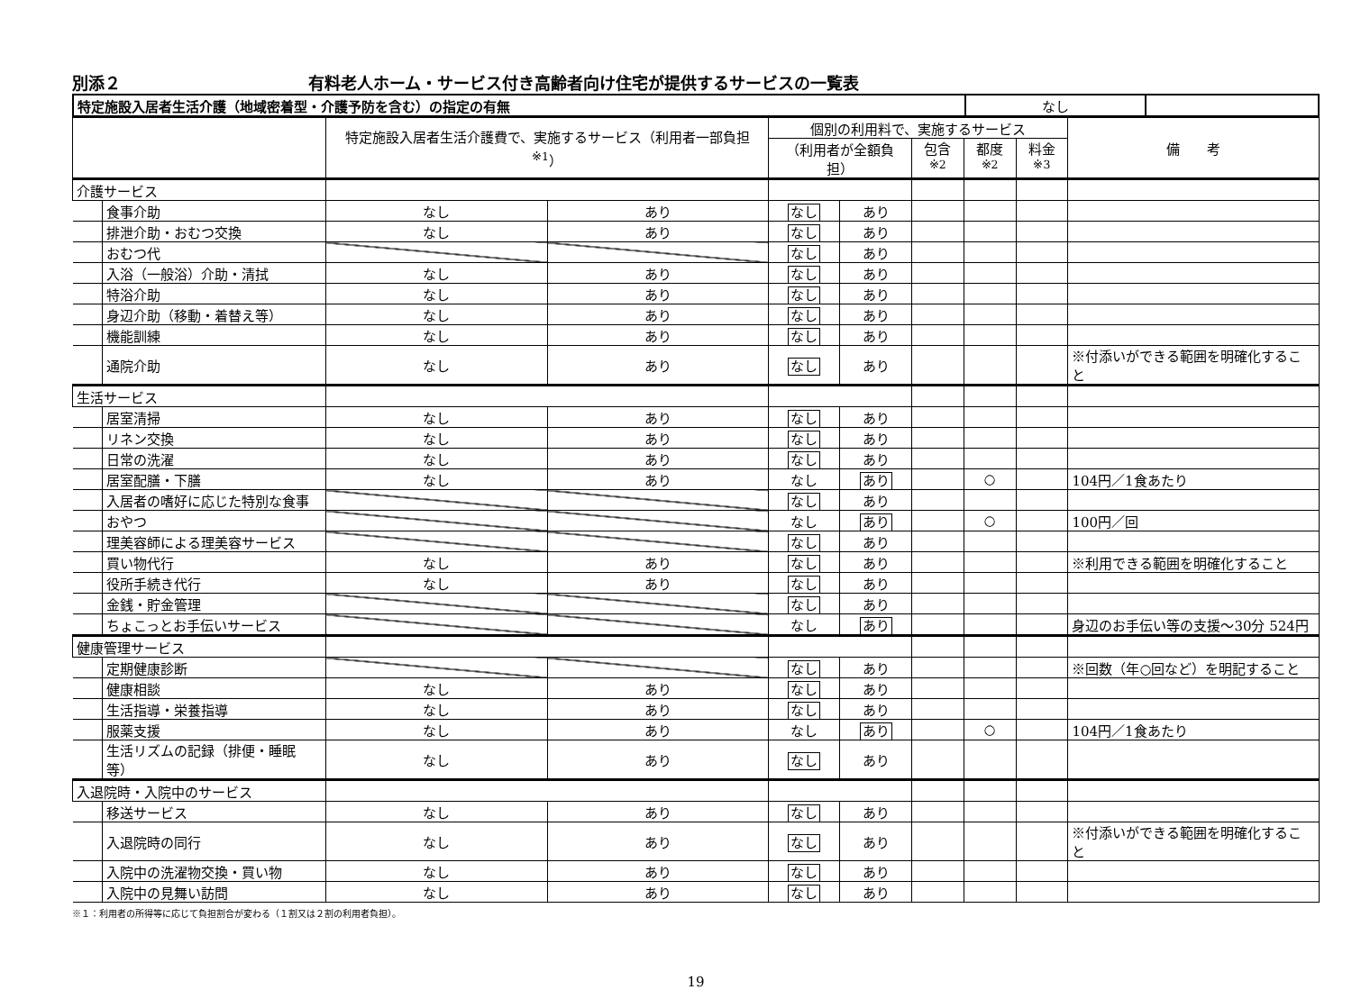別添２ 有料老人ホーム・サービス付き高齢者向け住宅が提供するサービスの一覧表
| 特定施設入居者生活介護（地域密着型・介護予防を含む）の指定の有無 | なし | |
| | | 特定施設入居者生活介護費で、実施するサービス（利用者一部負担<sup>※1</sup>） | | 個別の利用料で、実施するサービス | | | | | 備 考 |
| --- | --- | --- | --- | --- | --- | --- | --- | --- | --- |
| | | | | （利用者が全額負担） | | 包含<sup>※2</sup> | 都度<sup>※2</sup> | 料金<sup>※3</sup> | |
| 介護サービス | | | | | | | | | |
| | 食事介助 | なし | あり | なし | あり | | | | |
| | 排泄介助・おむつ交換 | なし | あり | なし | あり | | | | |
| | おむつ代 | | | なし | あり | | | | |
| | 入浴（一般浴）介助・清拭 | なし | あり | なし | あり | | | | |
| | 特浴介助 | なし | あり | なし | あり | | | | |
| | 身辺介助（移動・着替え等） | なし | あり | なし | あり | | | | |
| | 機能訓練 | なし | あり | なし | あり | | | | |
| | 通院介助 | なし | あり | なし | あり | | | | ※付添いができる範囲を明確化すること |
| 生活サービス | | | | | | | | | |
| | 居室清掃 | なし | あり | なし | あり | | | | |
| | リネン交換 | なし | あり | なし | あり | | | | |
| | 日常の洗濯 | なし | あり | なし | あり | | | | |
| | 居室配膳・下膳 | なし | あり | なし | あり | | ○ | | 104円／1食あたり |
| | 入居者の嗜好に応じた特別な食事 | | | なし | あり | | | | |
| | おやつ | | | なし | あり | | ○ | | 100円／回 |
| | 理美容師による理美容サービス | | | なし | あり | | | | |
| | 買い物代行 | なし | あり | なし | あり | | | | ※利用できる範囲を明確化すること |
| | 役所手続き代行 | なし | あり | なし | あり | | | | |
| | 金銭・貯金管理 | | | なし | あり | | | | |
| | ちょこっとお手伝いサービス | | | なし | あり | | | | 身辺のお手伝い等の支援～30分 524円 |
| 健康管理サービス | | | | | | | | | |
| | 定期健康診断 | | | なし | あり | | | | ※回数（年○回など）を明記すること |
| | 健康相談 | なし | あり | なし | あり | | | | |
| | 生活指導・栄養指導 | なし | あり | なし | あり | | | | |
| | 服薬支援 | なし | あり | なし | あり | | ○ | | 104円／1食あたり |
| | 生活リズムの記録（排便・睡眠等） | なし | あり | なし | あり | | | | |
| 入退院時・入院中のサービス | | | | | | | | | |
| | 移送サービス | なし | あり | なし | あり | | | | |
| | 入退院時の同行 | なし | あり | なし | あり | | | | ※付添いができる範囲を明確化すること |
| | 入院中の洗濯物交換・買い物 | なし | あり | なし | あり | | | | |
| | 入院中の見舞い訪問 | なし | あり | なし | あり | | | | |
※１：利用者の所得等に応じて負担割合が変わる（１割又は２割の利用者負担）。
19